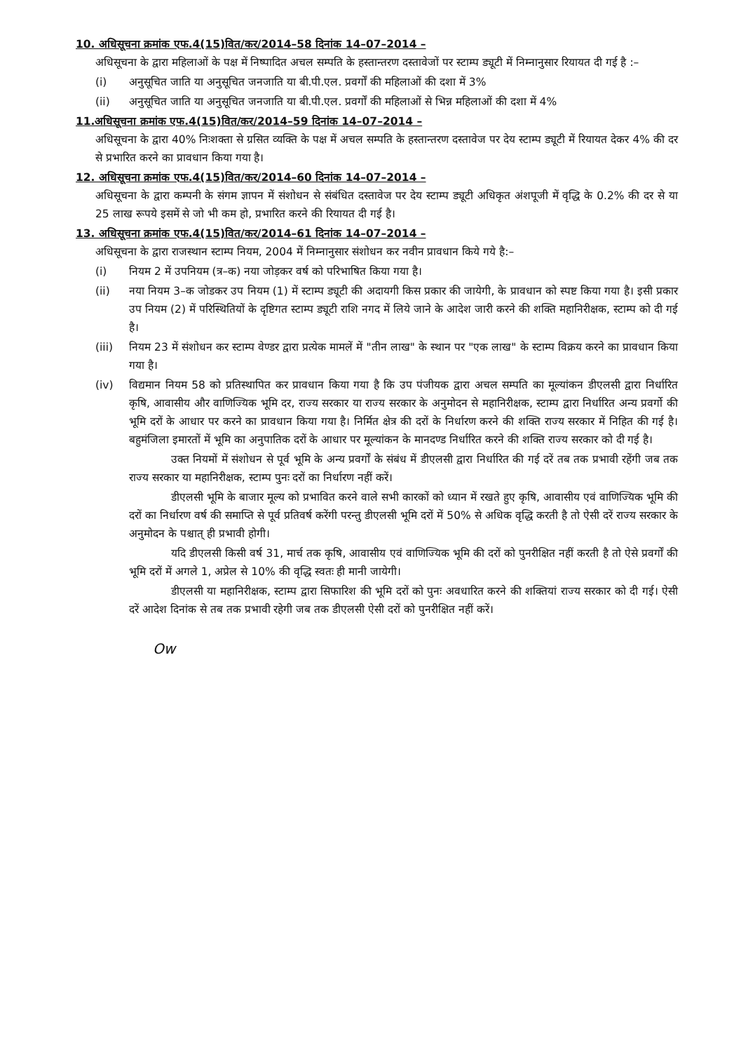10. अधिसूचना क्रमांक एफ.4(15)वित/कर/2014–58 दिनांक 14–07–2014 –
अधिसूचना के द्वारा महिलाओं के पक्ष में निष्पादित अचल सम्पति के हस्तान्तरण दस्तावेजों पर स्टाम्प ड्यूटी में निम्नानुसार रियायत दी गई है :–
(i) अनुसूचित जाति या अनुसूचित जनजाति या बी.पी.एल. प्रवर्गों की महिलाओं की दशा में 3%
(ii) अनुसूचित जाति या अनुसूचित जनजाति या बी.पी.एल. प्रवर्गों की महिलाओं से भिन्न महिलाओं की दशा में 4%
11.अधिसूचना क्रमांक एफ.4(15)वित/कर/2014–59 दिनांक 14–07–2014 –
अधिसूचना के द्वारा 40% निःशक्ता से ग्रसित व्यक्ति के पक्ष में अचल सम्पति के हस्तान्तरण दस्तावेज पर देय स्टाम्प ड्यूटी में रियायत देकर 4% की दर से प्रभारित करने का प्रावधान किया गया है।
12. अधिसूचना क्रमांक एफ.4(15)वित/कर/2014–60 दिनांक 14–07–2014 –
अधिसूचना के द्वारा कम्पनी के संगम ज्ञापन में संशोधन से संबंधित दस्तावेज पर देय स्टाम्प ड्यूटी अधिकृत अंशपूजी में वृद्धि के 0.2% की दर से या 25 लाख रूपये इसमें से जो भी कम हो, प्रभारित करने की रियायत दी गई है।
13. अधिसूचना क्रमांक एफ.4(15)वित/कर/2014–61 दिनांक 14–07–2014 –
अधिसूचना के द्वारा राजस्थान स्टाम्प नियम, 2004 में निम्नानुसार संशोधन कर नवीन प्रावधान किये गये है:–
(i) नियम 2 में उपनियम (त्र–क) नया जोड़कर वर्ष को परिभाषित किया गया है।
(ii) नया नियम 3–क जोडकर उप नियम (1) में स्टाम्प ड्यूटी की अदायगी किस प्रकार की जायेगी, के प्रावधान को स्पष्ट किया गया है। इसी प्रकार उप नियम (2) में परिस्थितियों के दृष्टिगत स्टाम्प ड्यूटी राशि नगद में लिये जाने के आदेश जारी करने की शक्ति महानिरीक्षक, स्टाम्प को दी गई है।
(iii) नियम 23 में संशोधन कर स्टाम्प वेण्डर द्वारा प्रत्येक मामलें में "तीन लाख" के स्थान पर "एक लाख" के स्टाम्प विक्रय करने का प्रावधान किया गया है।
(iv) विद्यमान नियम 58 को प्रतिस्थापित कर प्रावधान किया गया है कि उप पंजीयक द्वारा अचल सम्पति का मूल्यांकन डीएलसी द्वारा निर्धारित कृषि, आवासीय और वाणिज्यिक भूमि दर, राज्य सरकार या राज्य सरकार के अनुमोदन से महानिरीक्षक, स्टाम्प द्वारा निर्धारित अन्य प्रवर्गो की भूमि दरों के आधार पर करने का प्रावधान किया गया है। निर्मित क्षेत्र की दरों के निर्धारण करने की शक्ति राज्य सरकार में निहित की गई है। बहुमंजिला इमारतों में भूमि का अनुपातिक दरों के आधार पर मूल्यांकन के मानदण्ड निर्धारित करने की शक्ति राज्य सरकार को दी गई है।
उक्त नियमों में संशोधन से पूर्व भूमि के अन्य प्रवर्गों के संबंध में डीएलसी द्वारा निर्धारित की गई दरें तब तक प्रभावी रहेंगी जब तक राज्य सरकार या महानिरीक्षक, स्टाम्प पुनः दरों का निर्धारण नहीं करें।
डीएलसी भूमि के बाजार मूल्य को प्रभावित करने वाले सभी कारकों को ध्यान में रखते हुए कृषि, आवासीय एवं वाणिज्यिक भूमि की दरों का निर्धारण वर्ष की समाप्ति से पूर्व प्रतिवर्ष करेंगी परन्तु डीएलसी भूमि दरों में 50% से अधिक वृद्धि करती है तो ऐसी दरें राज्य सरकार के अनुमोदन के पश्चात् ही प्रभावी होगी।
यदि डीएलसी किसी वर्ष 31, मार्च तक कृषि, आवासीय एवं वाणिज्यिक भूमि की दरों को पुनरीक्षित नहीं करती है तो ऐसे प्रवर्गों की भूमि दरों में अगले 1, अप्रेल से 10% की वृद्धि स्वतः ही मानी जायेगी।
डीएलसी या महानिरीक्षक, स्टाम्प द्वारा सिफारिश की भूमि दरों को पुनः अवधारित करने की शक्तियां राज्य सरकार को दी गई। ऐसी दरें आदेश दिनांक से तब तक प्रभावी रहेगी जब तक डीएलसी ऐसी दरों को पुनरीक्षित नहीं करें।
Ow